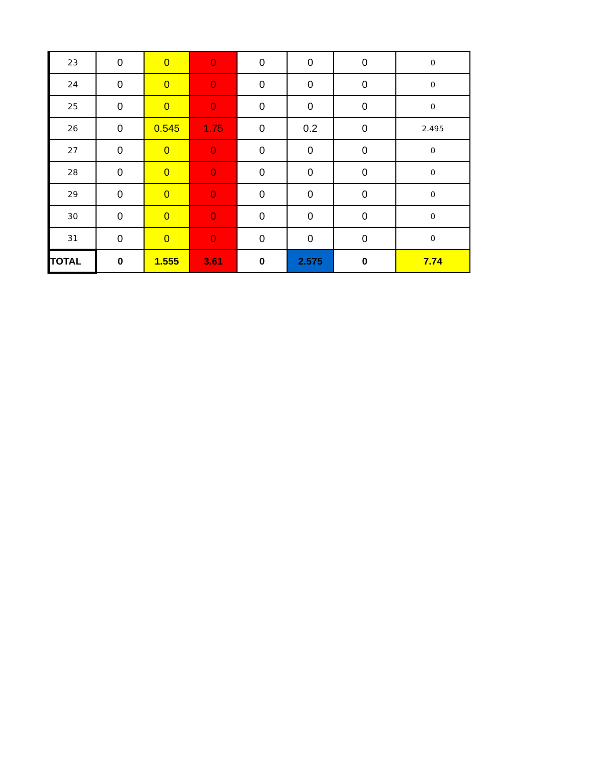| 23 | 0 | 0 | 0 | 0 | 0 | 0 | 0 |
| 24 | 0 | 0 | 0 | 0 | 0 | 0 | 0 |
| 25 | 0 | 0 | 0 | 0 | 0 | 0 | 0 |
| 26 | 0 | 0.545 | 1.75 | 0 | 0.2 | 0 | 2.495 |
| 27 | 0 | 0 | 0 | 0 | 0 | 0 | 0 |
| 28 | 0 | 0 | 0 | 0 | 0 | 0 | 0 |
| 29 | 0 | 0 | 0 | 0 | 0 | 0 | 0 |
| 30 | 0 | 0 | 0 | 0 | 0 | 0 | 0 |
| 31 | 0 | 0 | 0 | 0 | 0 | 0 | 0 |
| TOTAL | 0 | 1.555 | 3.61 | 0 | 2.575 | 0 | 7.74 |